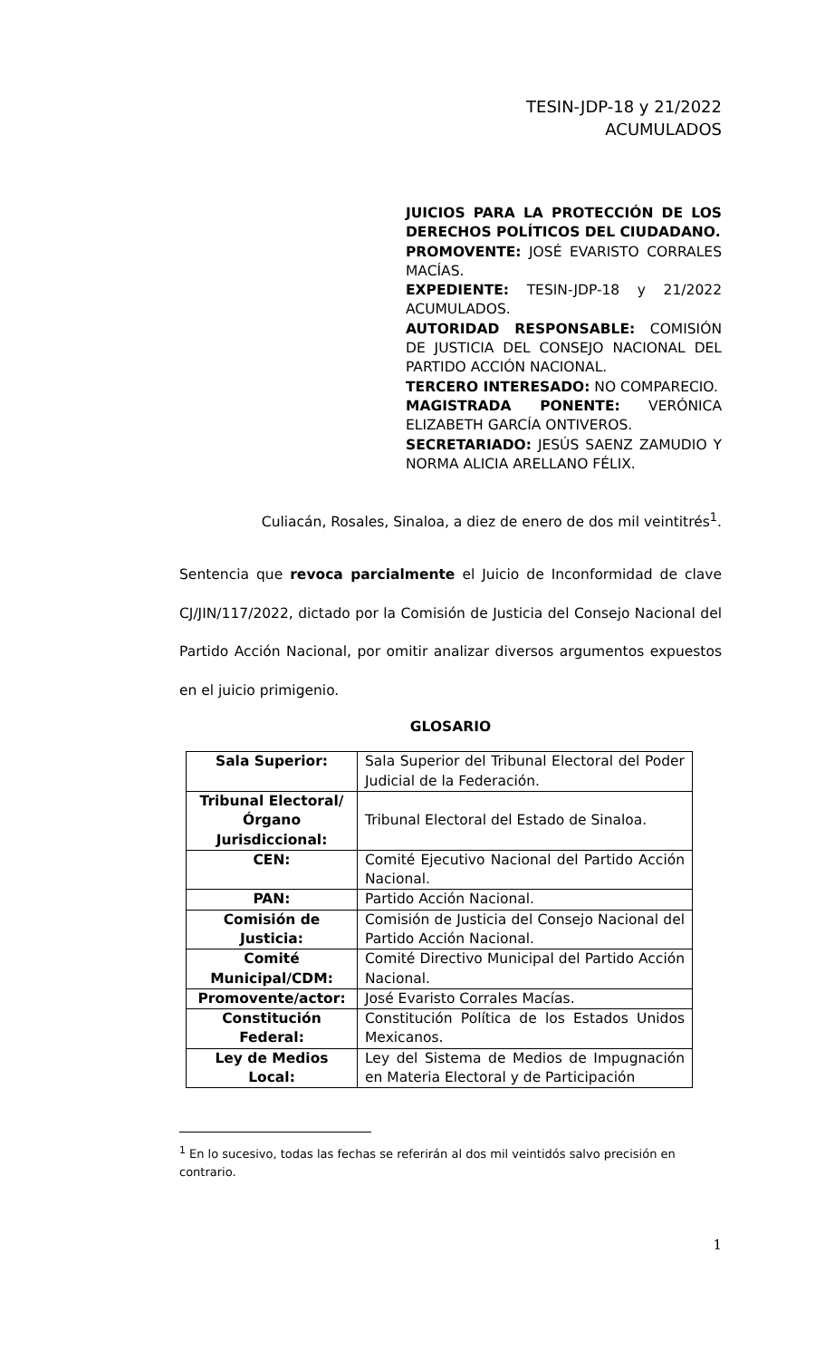TESIN-JDP-18 y 21/2022
ACUMULADOS
JUICIOS PARA LA PROTECCIÓN DE LOS DERECHOS POLÍTICOS DEL CIUDADANO.
PROMOVENTE: JOSÉ EVARISTO CORRALES MACÍAS.
EXPEDIENTE: TESIN-JDP-18 y 21/2022 ACUMULADOS.
AUTORIDAD RESPONSABLE: COMISIÓN DE JUSTICIA DEL CONSEJO NACIONAL DEL PARTIDO ACCIÓN NACIONAL.
TERCERO INTERESADO: NO COMPARECIO.
MAGISTRADA PONENTE: VERÓNICA ELIZABETH GARCÍA ONTIVEROS.
SECRETARIADO: JESÚS SAENZ ZAMUDIO Y NORMA ALICIA ARELLANO FÉLIX.
Culiacán, Rosales, Sinaloa, a diez de enero de dos mil veintitrés<sup>1</sup>.
Sentencia que revoca parcialmente el Juicio de Inconformidad de clave CJ/JIN/117/2022, dictado por la Comisión de Justicia del Consejo Nacional del Partido Acción Nacional, por omitir analizar diversos argumentos expuestos en el juicio primigenio.
GLOSARIO
| Sala Superior: | Sala Superior del Tribunal Electoral del Poder Judicial de la Federación. |
| Tribunal Electoral/Órgano Jurisdiccional: | Tribunal Electoral del Estado de Sinaloa. |
| CEN: | Comité Ejecutivo Nacional del Partido Acción Nacional. |
| PAN: | Partido Acción Nacional. |
| Comisión de Justicia: | Comisión de Justicia del Consejo Nacional del Partido Acción Nacional. |
| Comité Municipal/CDM: | Comité Directivo Municipal del Partido Acción Nacional. |
| Promovente/actor: | José Evaristo Corrales Macías. |
| Constitución Federal: | Constitución Política de los Estados Unidos Mexicanos. |
| Ley de Medios Local: | Ley del Sistema de Medios de Impugnación en Materia Electoral y de Participación |
<sup>1</sup> En lo sucesivo, todas las fechas se referirán al dos mil veintidós salvo precisión en contrario.
1